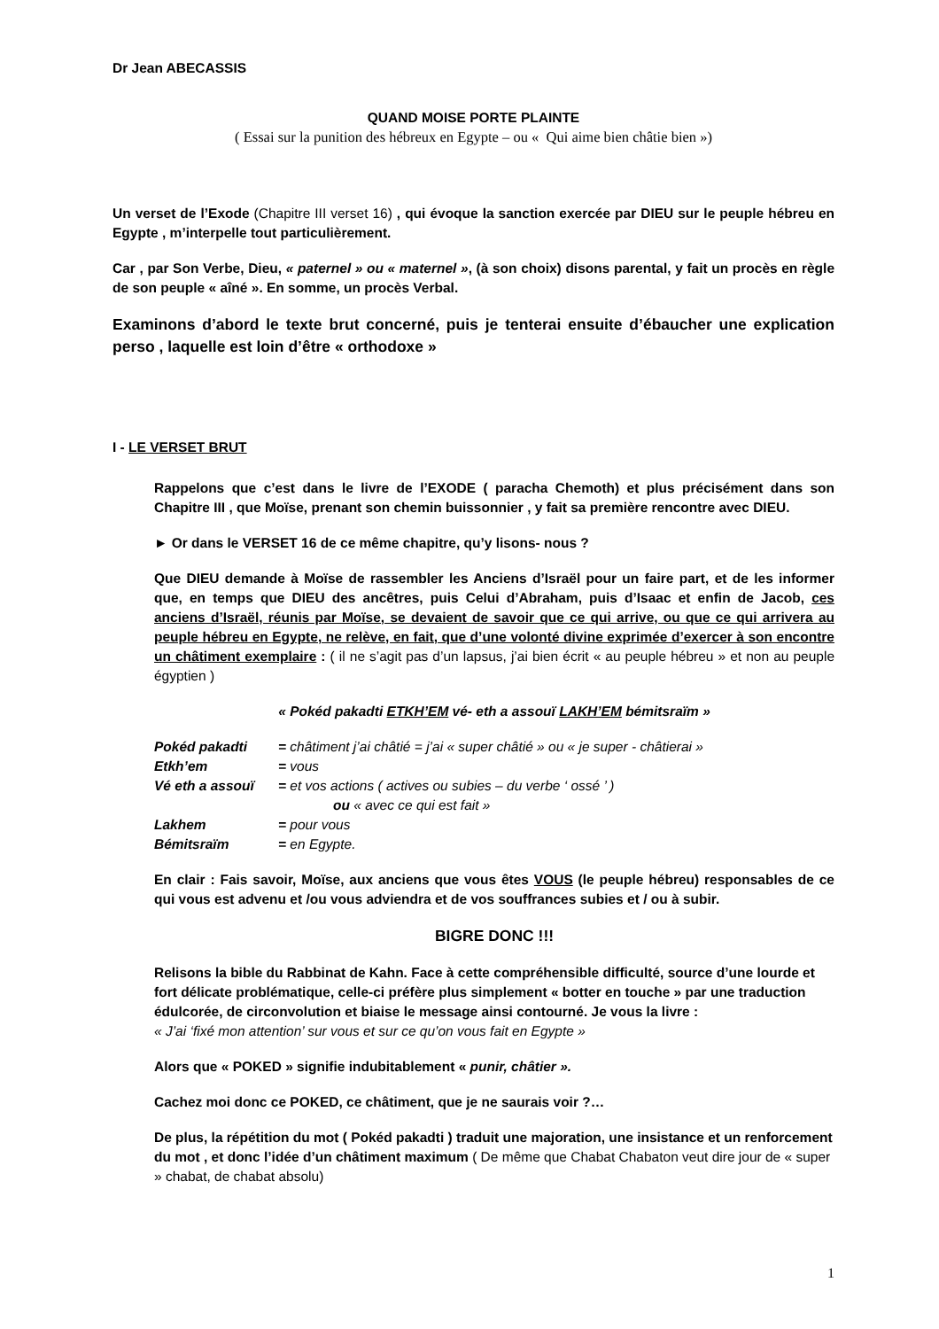Dr Jean ABECASSIS
QUAND MOISE PORTE PLAINTE
( Essai sur la punition des hébreux en Egypte – ou « Qui aime bien châtie bien »)
Un verset de l’Exode (Chapitre III verset 16) , qui évoque la sanction exercée par DIEU sur le peuple hébreu en Egypte , m’interpelle tout particulièrement.
Car , par Son Verbe, Dieu, « paternel » ou « maternel », (à son choix) disons parental, y fait un procès en règle de son peuple « aîné ». En somme, un procès Verbal.
Examinons d’abord le texte brut concerné, puis je tenterai ensuite d’ébaucher une explication perso , laquelle est loin d’être « orthodoxe »
I - LE VERSET BRUT
Rappelons que c’est dans le livre de l’EXODE ( paracha Chemoth) et plus précisément dans son Chapitre III , que Moïse, prenant son chemin buissonnier , y fait sa première rencontre avec DIEU.
► Or dans le VERSET 16 de ce même chapitre, qu’y lisons- nous ?
Que DIEU demande à Moïse de rassembler les Anciens d’Israël pour un faire part, et de les informer que, en temps que DIEU des ancêtres, puis Celui d’Abraham, puis d’Isaac et enfin de Jacob, ces anciens d’Israël, réunis par Moïse, se devaient de savoir que ce qui arrive, ou que ce qui arrivera au peuple hébreu en Egypte, ne relève, en fait, que d’une volonté divine exprimée d’exercer à son encontre un châtiment exemplaire : ( il ne s’agit pas d’un lapsus, j’ai bien écrit « au peuple hébreu » et non au peuple égyptien )
« Pokéd pakadti ETKH’EM vé- eth a assouï LAKH’EM bémitsraïm »
| Pokéd pakadti | = châtiment j’ai châtié = j’ai « super châtié » ou « je super - châtierai » |
| Etkh’em | = vous |
| Vé eth a assouï | = et vos actions ( actives ou subies – du verbe ‘ ossé ’ ) |
| | ou « avec ce qui est fait » |
| Lakhem | = pour vous |
| Bémitsraïm | = en Egypte. |
En clair : Fais savoir, Moïse, aux anciens que vous êtes VOUS (le peuple hébreu) responsables de ce qui vous est advenu et /ou vous adviendra et de vos souffrances subies et / ou à subir.
BIGRE DONC !!!
Relisons la bible du Rabbinat de Kahn. Face à cette compréhensible difficulté, source d’une lourde et fort délicate problématique, celle-ci préfère plus simplement « botter en touche » par une traduction édulcorée, de circonvolution et biaise le message ainsi contourné. Je vous la livre :
« J’ai ‘fixé mon attention’ sur vous et sur ce qu’on vous fait en Egypte »
Alors que « POKED » signifie indubitablement « punir, châtier ».
Cachez moi donc ce POKED, ce châtiment, que je ne saurais voir ?…
De plus, la répétition du mot ( Pokéd pakadti ) traduit une majoration, une insistance et un renforcement du mot , et donc l’idée d’un châtiment maximum ( De même que Chabat Chabaton veut dire jour de « super » chabat, de chabat absolu)
1